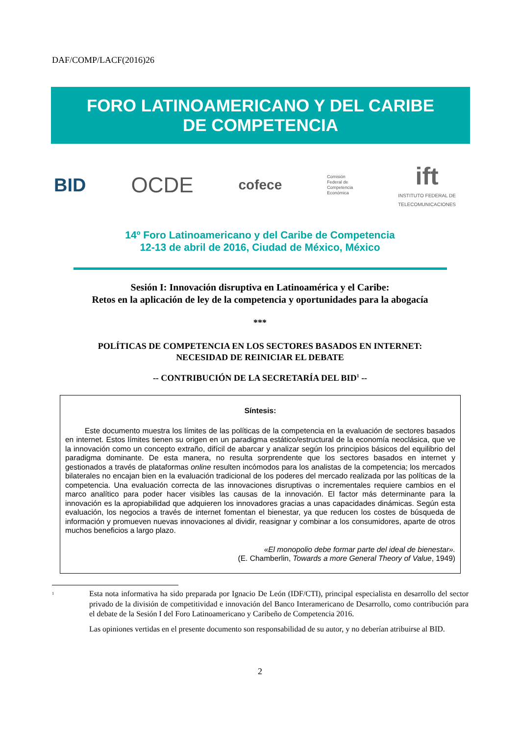DAF/COMP/LACF(2016)26
FORO LATINOAMERICANO Y DEL CARIBE
DE COMPETENCIA
BID OCDE cofece Comisión
Federal de
Competencia
Económica ift
INSTITUTO FEDERAL DE
TELECOMUNICACIONES
14º Foro Latinoamericano y del Caribe de Competencia
12-13 de abril de 2016, Ciudad de México, México
Sesión I: Innovación disruptiva en Latinoamérica y el Caribe:
Retos en la aplicación de ley de la competencia y oportunidades para la abogacía
***
POLÍTICAS DE COMPETENCIA EN LOS SECTORES BASADOS EN INTERNET:
NECESIDAD DE REINICIAR EL DEBATE
-- CONTRIBUCIÓN DE LA SECRETARÍA DEL BID<sup>1</sup> --
Síntesis:
Este documento muestra los límites de las políticas de la competencia en la evaluación de sectores basados en internet. Estos límites tienen su origen en un paradigma estático/estructural de la economía neoclásica, que ve la innovación como un concepto extraño, difícil de abarcar y analizar según los principios básicos del equilibrio del paradigma dominante. De esta manera, no resulta sorprendente que los sectores basados en internet y gestionados a través de plataformas online resulten incómodos para los analistas de la competencia; los mercados bilaterales no encajan bien en la evaluación tradicional de los poderes del mercado realizada por las políticas de la competencia. Una evaluación correcta de las innovaciones disruptivas o incrementales requiere cambios en el marco analítico para poder hacer visibles las causas de la innovación. El factor más determinante para la innovación es la apropiabilidad que adquieren los innovadores gracias a unas capacidades dinámicas. Según esta evaluación, los negocios a través de internet fomentan el bienestar, ya que reducen los costes de búsqueda de información y promueven nuevas innovaciones al dividir, reasignar y combinar a los consumidores, aparte de otros muchos beneficios a largo plazo.
«El monopolio debe formar parte del ideal de bienestar».
(E. Chamberlin, Towards a more General Theory of Value, 1949)
<sup>1</sup>
Esta nota informativa ha sido preparada por Ignacio De León (IDF/CTI), principal especialista en desarrollo del sector privado de la división de competitividad e innovación del Banco Interamericano de Desarrollo, como contribución para el debate de la Sesión I del Foro Latinoamericano y Caribeño de Competencia 2016.
Las opiniones vertidas en el presente documento son responsabilidad de su autor, y no deberían atribuirse al BID.
2